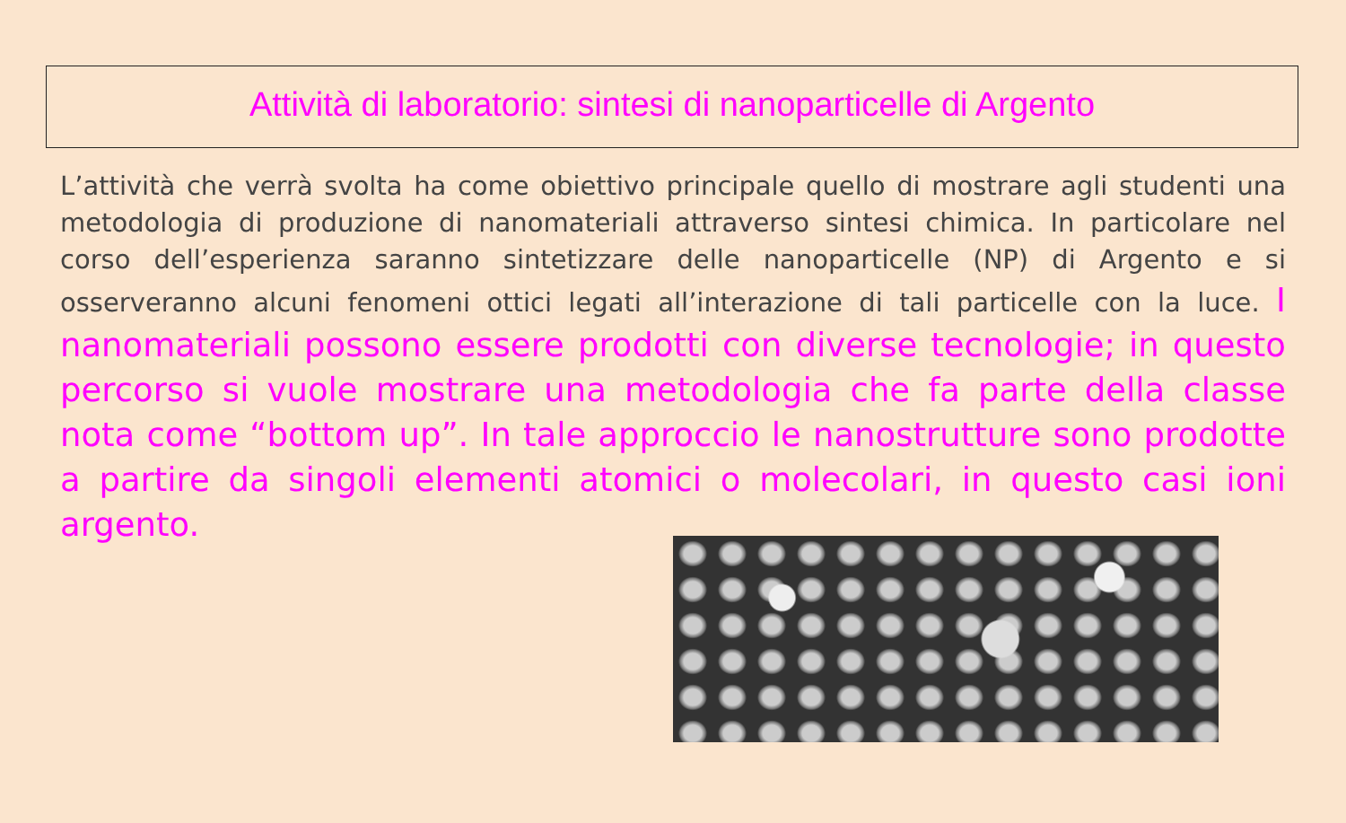Attività di laboratorio: sintesi di nanoparticelle di Argento
L’attività che verrà svolta ha come obiettivo principale quello di mostrare agli studenti una metodologia di produzione di nanomateriali attraverso sintesi chimica. In particolare nel corso dell’esperienza saranno sintetizzare delle nanoparticelle (NP) di Argento e si osserveranno alcuni fenomeni ottici legati all’interazione di tali particelle con la luce. I nanomateriali possono essere prodotti con diverse tecnologie; in questo percorso si vuole mostrare una metodologia che fa parte della classe nota come “bottom up”. In tale approccio le nanostrutture sono prodotte a partire da singoli elementi atomici o molecolari, in questo casi ioni argento.